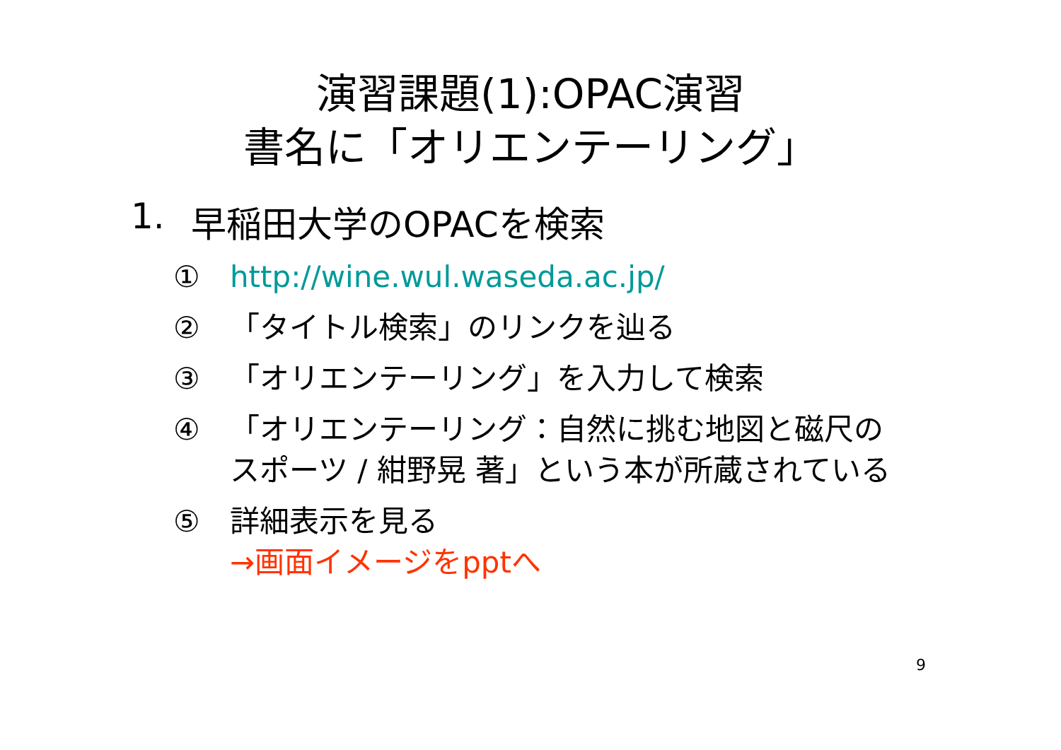演習課題(1):OPAC演習
書名に「オリエンテーリング」
1. 早稲田大学のOPACを検索
① http://wine.wul.waseda.ac.jp/
② 「タイトル検索」のリンクを辿る
③ 「オリエンテーリング」を入力して検索
④ 「オリエンテーリング：自然に挑む地図と磁尺のスポーツ / 紺野晃 著」という本が所蔵されている
⑤ 詳細表示を見る
→画面イメージをpptへ
9